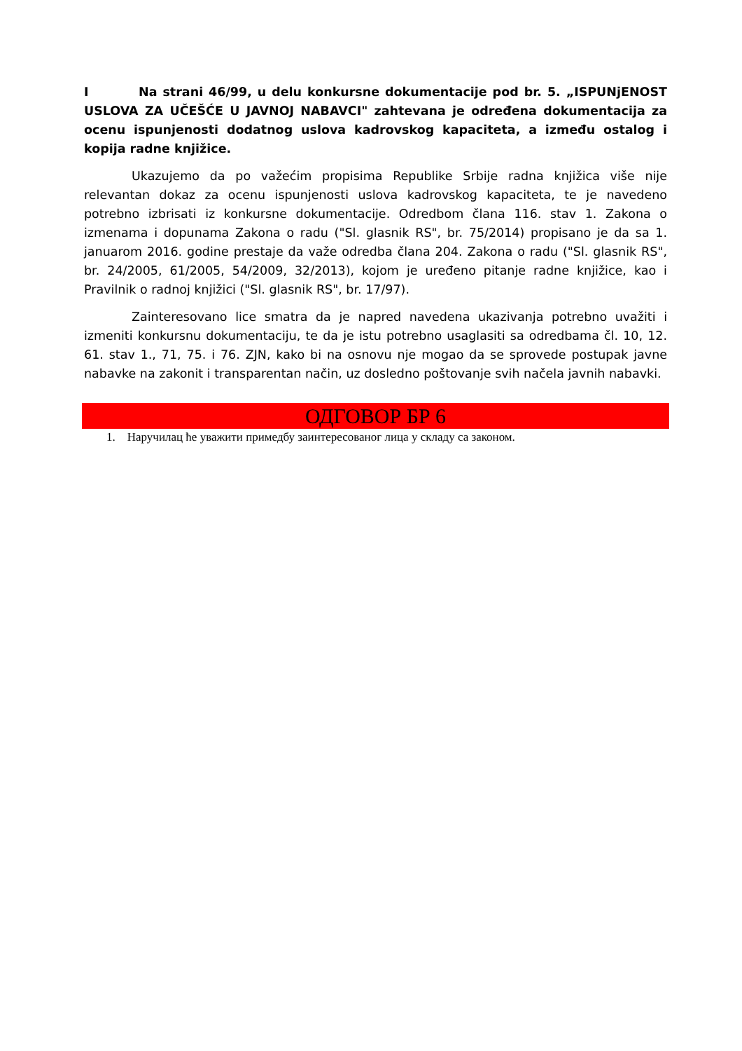I Na strani 46/99, u delu konkursne dokumentacije pod br. 5. „ISPUNjENOST USLOVA ZA UČEŠĆE U JAVNOJ NABAVCI" zahtevana je određena dokumentacija za ocenu ispunjenosti dodatnog uslova kadrovskog kapaciteta, a između ostalog i kopija radne knjižice.
Ukazujemo da po važećim propisima Republike Srbije radna knjižica više nije relevantan dokaz za ocenu ispunjenosti uslova kadrovskog kapaciteta, te je navedeno potrebno izbrisati iz konkursne dokumentacije. Odredbom člana 116. stav 1. Zakona o izmenama i dopunama Zakona o radu ("Sl. glasnik RS", br. 75/2014) propisano je da sa 1. januarom 2016. godine prestaje da važe odredba člana 204. Zakona o radu ("Sl. glasnik RS", br. 24/2005, 61/2005, 54/2009, 32/2013), kojom je uređeno pitanje radne knjižice, kao i Pravilnik o radnoj knjižici ("Sl. glasnik RS", br. 17/97).
Zainteresovano lice smatra da je napred navedena ukazivanja potrebno uvažiti i izmeniti konkursnu dokumentaciju, te da je istu potrebno usaglasiti sa odredbama čl. 10, 12. 61. stav 1., 71, 75. i 76. ZJN, kako bi na osnovu nje mogao da se sprovede postupak javne nabavke na zakonit i transparentan način, uz dosledno poštovanje svih načela javnih nabavki.
ОДГОВОР БР 6
1. Наручилац ће уважити примедбу заинтересованог лица у складу са законом.